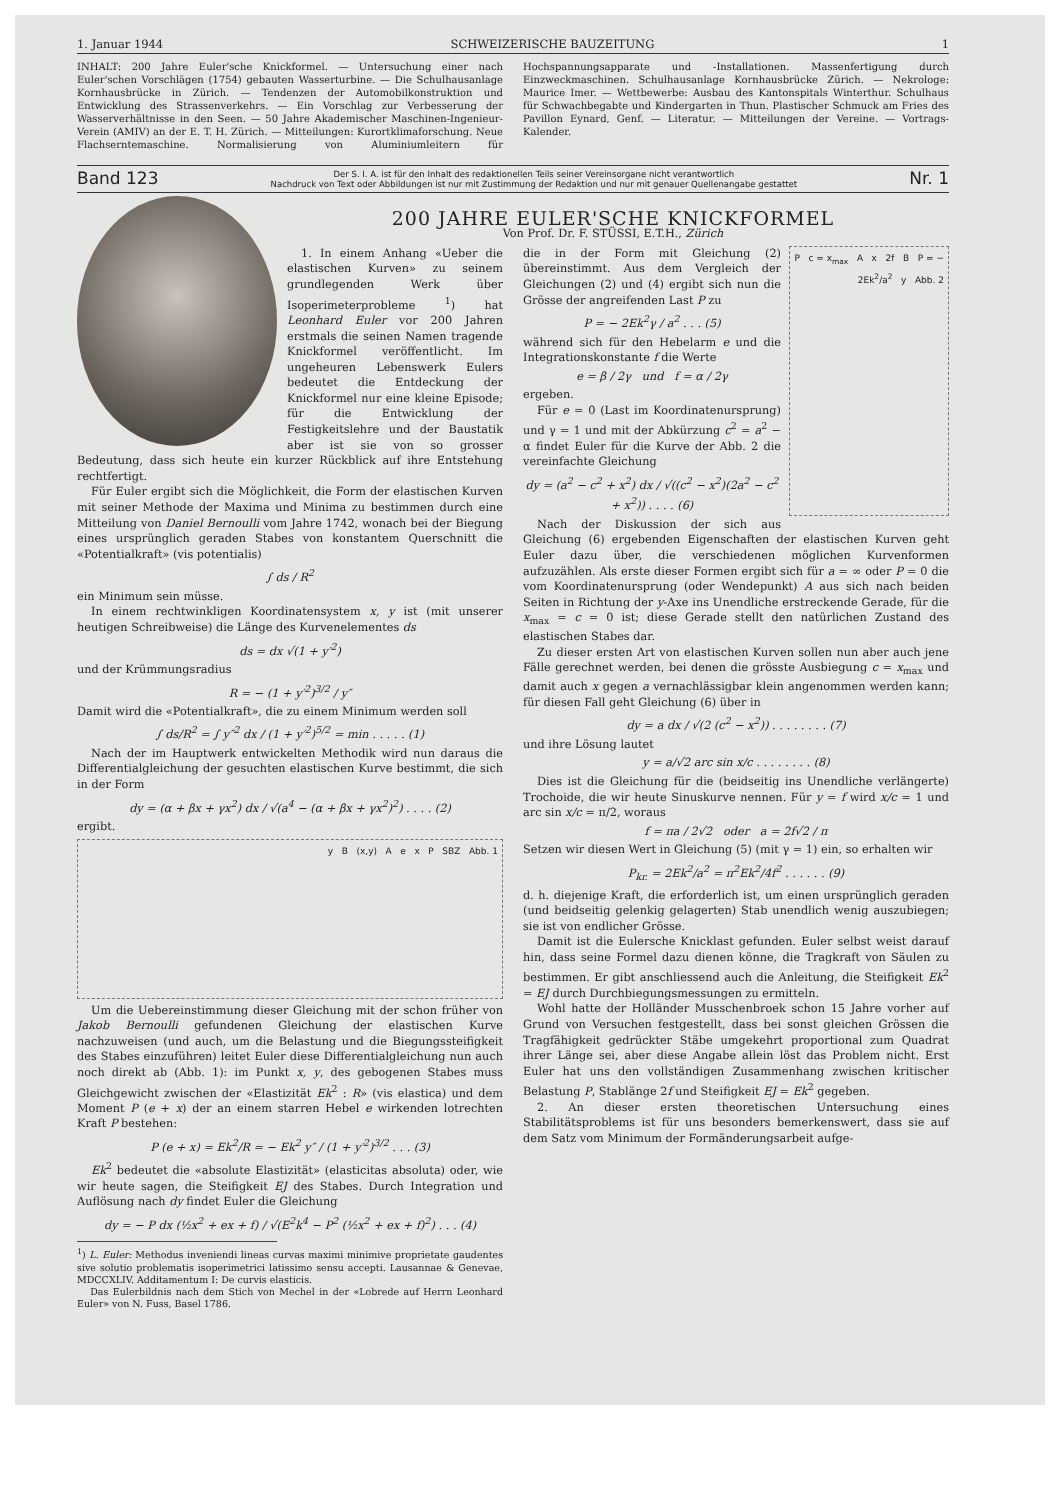1. Januar 1944 SCHWEIZERISCHE BAUZEITUNG 1
INHALT: 200 Jahre Euler'sche Knickformel. — Untersuchung einer nach Euler'schen Vorschlägen (1754) gebauten Wasserturbine. — Die Schulhausanlage Kornhausbrücke in Zürich. — Tendenzen der Automobilkonstruktion und Entwicklung des Strassenverkehrs. — Ein Vorschlag zur Verbesserung der Wasserverhältnisse in den Seen. — 50 Jahre Akademischer Maschinen-Ingenieur-Verein (AMIV) an der E. T. H. Zürich. — Mitteilungen: Kurortklimaforschung. Neue Flachserntemaschine. Normalisierung von Aluminiumleitern für Hochspannungsapparate und -Installationen. Massenfertigung durch Einzweckmaschinen. Schulhausanlage Kornhausbrücke Zürich. — Nekrologe: Maurice Imer. — Wettbewerbe: Ausbau des Kantonspitals Winterthur. Schulhaus für Schwachbegabte und Kindergarten in Thun. Plastischer Schmuck am Fries des Pavillon Eynard, Genf. — Literatur. — Mitteilungen der Vereine. — Vortrags-Kalender.
Band 123 Der S. I. A. ist für den Inhalt des redaktionellen Teils seiner Vereinsorgane nicht verantwortlich
Nachdruck von Text oder Abbildungen ist nur mit Zustimmung der Redaktion und nur mit genauer Quellenangabe gestattet Nr. 1
200 JAHRE EULER'SCHE KNICKFORMEL
Von Prof. Dr. F. STÜSSI, E.T.H., Zürich
1. In einem Anhang «Ueber die elastischen Kurven» zu seinem grundlegenden Werk über Isoperimeterprobleme <sup>1</sup>) hat Leonhard Euler vor 200 Jahren erstmals die seinen Namen tragende Knickformel veröffentlicht. Im ungeheuren Lebenswerk Eulers bedeutet die Entdeckung der Knickformel nur eine kleine Episode; für die Entwicklung der Festigkeitslehre und der Baustatik aber ist sie von so grosser Bedeutung, dass sich heute ein kurzer Rückblick auf ihre Entstehung rechtfertigt.
Für Euler ergibt sich die Möglichkeit, die Form der elastischen Kurven mit seiner Methode der Maxima und Minima zu bestimmen durch eine Mitteilung von Daniel Bernoulli vom Jahre 1742, wonach bei der Biegung eines ursprünglich geraden Stabes von konstantem Querschnitt die «Potentialkraft» (vis potentialis)
∫ ds / R<sup>2</sup>
ein Minimum sein müsse.
In einem rechtwinkligen Koordinatensystem x, y ist (mit unserer heutigen Schreibweise) die Länge des Kurvenelementes ds
ds = dx √(1 + y′<sup>2</sup>)
und der Krümmungsradius
R = − (1 + y′<sup>2</sup>)<sup>3/2</sup> / y″
Damit wird die «Potentialkraft», die zu einem Minimum werden soll
∫ ds/R<sup>2</sup> = ∫ y″<sup>2</sup> dx / (1 + y′<sup>2</sup>)<sup>5/2</sup> = min . . . . . (1)
Nach der im Hauptwerk entwickelten Methodik wird nun daraus die Differentialgleichung der gesuchten elastischen Kurve bestimmt, die sich in der Form
dy = (α + βx + γx<sup>2</sup>) dx / √(a<sup>4</sup> − (α + βx + γx<sup>2</sup>)<sup>2</sup>) . . . . (2)
ergibt.
y B (x,y) A e x P SBZ Abb. 1
Um die Uebereinstimmung dieser Gleichung mit der schon früher von Jakob Bernoulli gefundenen Gleichung der elastischen Kurve nachzuweisen (und auch, um die Belastung und die Biegungssteifigkeit des Stabes einzuführen) leitet Euler diese Differentialgleichung nun auch noch direkt ab (Abb. 1): im Punkt x, y, des gebogenen Stabes muss Gleichgewicht zwischen der «Elastizität Ek<sup>2</sup> : R» (vis elastica) und dem Moment P (e + x) der an einem starren Hebel e wirkenden lotrechten Kraft P bestehen:
P (e + x) = Ek<sup>2</sup>/R = − Ek<sup>2</sup> y″ / (1 + y′<sup>2</sup>)<sup>3/2</sup> . . . (3)
Ek<sup>2</sup> bedeutet die «absolute Elastizität» (elasticitas absoluta) oder, wie wir heute sagen, die Steifigkeit EJ des Stabes. Durch Integration und Auflösung nach dy findet Euler die Gleichung
dy = − P dx (½x<sup>2</sup> + ex + f) / √(E<sup>2</sup>k<sup>4</sup> − P<sup>2</sup> (½x<sup>2</sup> + ex + f)<sup>2</sup>) . . . (4)
<sup>1</sup>) L. Euler: Methodus inveniendi lineas curvas maximi minimive proprietate gaudentes sive solutio problematis isoperimetrici latissimo sensu accepti. Lausannae & Genevae, MDCCXLIV. Additamentum I: De curvis elasticis.
Das Eulerbildnis nach dem Stich von Mechel in der «Lobrede auf Herrn Leonhard Euler» von N. Fuss, Basel 1786.
P c = x<sub>max</sub> A x 2f B P = − 2Ek<sup>2</sup>/a<sup>2</sup> y Abb. 2
die in der Form mit Gleichung (2) übereinstimmt. Aus dem Vergleich der Gleichungen (2) und (4) ergibt sich nun die Grösse der angreifenden Last P zu
P = − 2Ek<sup>2</sup>γ / a<sup>2</sup> . . . (5)
während sich für den Hebelarm e und die Integrationskonstante f die Werte
e = β / 2γ und f = α / 2γ
ergeben.
Für e = 0 (Last im Koordinatenursprung) und γ = 1 und mit der Abkürzung c<sup>2</sup> = a<sup>2</sup> − α findet Euler für die Kurve der Abb. 2 die vereinfachte Gleichung
dy = (a<sup>2</sup> − c<sup>2</sup> + x<sup>2</sup>) dx / √((c<sup>2</sup> − x<sup>2</sup>)(2a<sup>2</sup> − c<sup>2</sup> + x<sup>2</sup>)) . . . . (6)
Nach der Diskussion der sich aus Gleichung (6) ergebenden Eigenschaften der elastischen Kurven geht Euler dazu über, die verschiedenen möglichen Kurvenformen aufzuzählen. Als erste dieser Formen ergibt sich für a = ∞ oder P = 0 die vom Koordinatenursprung (oder Wendepunkt) A aus sich nach beiden Seiten in Richtung der y-Axe ins Unendliche erstreckende Gerade, für die x<sub>max</sub> = c = 0 ist; diese Gerade stellt den natürlichen Zustand des elastischen Stabes dar.
Zu dieser ersten Art von elastischen Kurven sollen nun aber auch jene Fälle gerechnet werden, bei denen die grösste Ausbiegung c = x<sub>max</sub> und damit auch x gegen a vernachlässigbar klein angenommen werden kann; für diesen Fall geht Gleichung (6) über in
dy = a dx / √(2 (c<sup>2</sup> − x<sup>2</sup>)) . . . . . . . . (7)
und ihre Lösung lautet
y = a/√2 arc sin x/c . . . . . . . . (8)
Dies ist die Gleichung für die (beidseitig ins Unendliche verlängerte) Trochoide, die wir heute Sinuskurve nennen. Für y = f wird x/c = 1 und arc sin x/c = π/2, woraus
f = πa / 2√2 oder a = 2f√2 / π
Setzen wir diesen Wert in Gleichung (5) (mit γ = 1) ein, so erhalten wir
P<sub>kr.</sub> = 2Ek<sup>2</sup>/a<sup>2</sup> = π<sup>2</sup>Ek<sup>2</sup>/4f<sup>2</sup> . . . . . . (9)
d. h. diejenige Kraft, die erforderlich ist, um einen ursprünglich geraden (und beidseitig gelenkig gelagerten) Stab unendlich wenig auszubiegen; sie ist von endlicher Grösse.
Damit ist die Eulersche Knicklast gefunden. Euler selbst weist darauf hin, dass seine Formel dazu dienen könne, die Tragkraft von Säulen zu bestimmen. Er gibt anschliessend auch die Anleitung, die Steifigkeit Ek<sup>2</sup> = EJ durch Durchbiegungsmessungen zu ermitteln.
Wohl hatte der Holländer Musschenbroek schon 15 Jahre vorher auf Grund von Versuchen festgestellt, dass bei sonst gleichen Grössen die Tragfähigkeit gedrückter Stäbe umgekehrt proportional zum Quadrat ihrer Länge sei, aber diese Angabe allein löst das Problem nicht. Erst Euler hat uns den vollständigen Zusammenhang zwischen kritischer Belastung P, Stablänge 2f und Steifigkeit EJ = Ek<sup>2</sup> gegeben.
2. An dieser ersten theoretischen Untersuchung eines Stabilitätsproblems ist für uns besonders bemerkenswert, dass sie auf dem Satz vom Minimum der Formänderungsarbeit aufge-